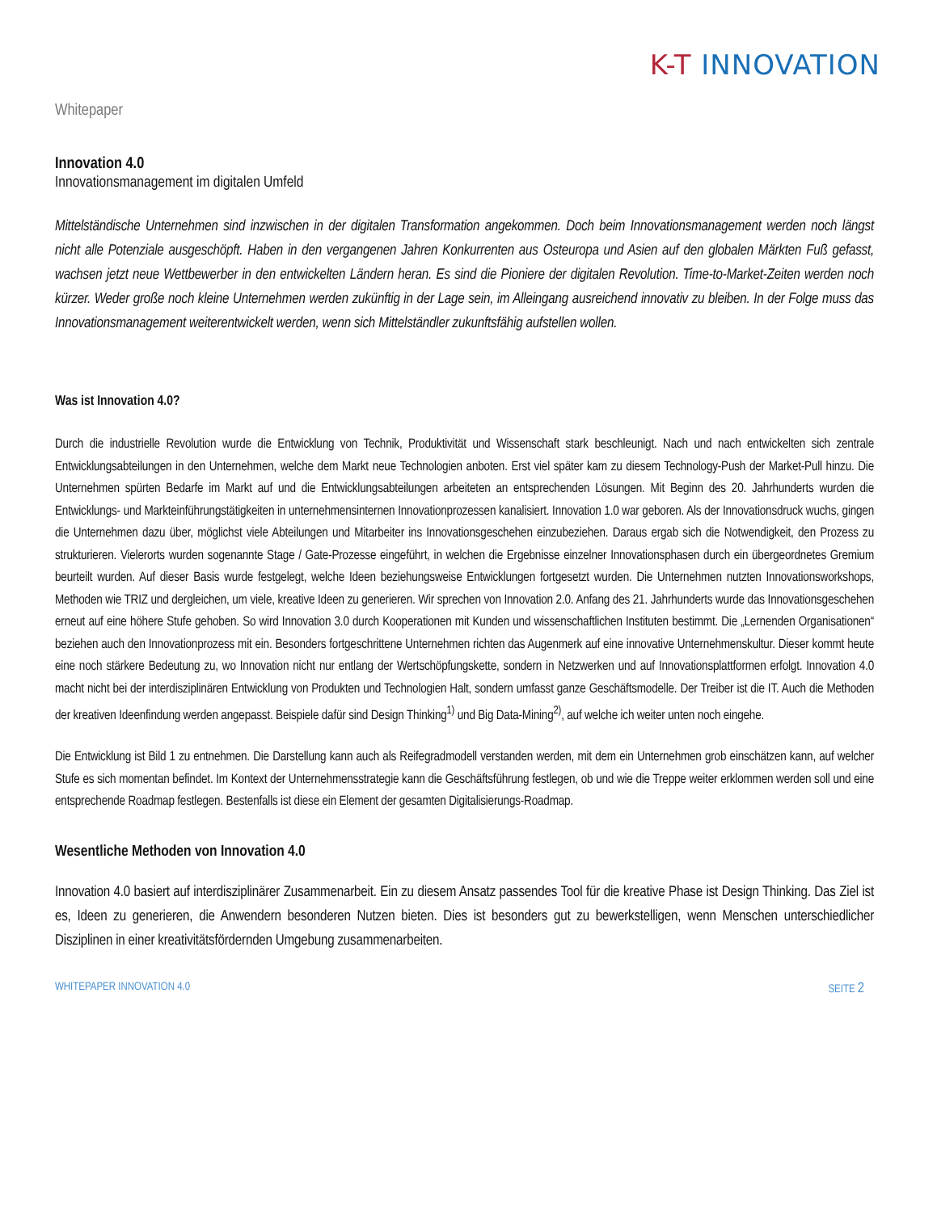K-T INNOVATION
Whitepaper
Innovation 4.0
Innovationsmanagement im digitalen Umfeld
Mittelständische Unternehmen sind inzwischen in der digitalen Transformation angekommen. Doch beim Innovationsmanagement werden noch längst nicht alle Potenziale ausgeschöpft. Haben in den vergangenen Jahren Konkurrenten aus Osteuropa und Asien auf den globalen Märkten Fuß gefasst, wachsen jetzt neue Wettbewerber in den entwickelten Ländern heran. Es sind die Pioniere der digitalen Revolution. Time-to-Market-Zeiten werden noch kürzer. Weder große noch kleine Unternehmen werden zukünftig in der Lage sein, im Alleingang ausreichend innovativ zu bleiben. In der Folge muss das Innovationsmanagement weiterentwickelt werden, wenn sich Mittelständler zukunftsfähig aufstellen wollen.
Was ist Innovation 4.0?
Durch die industrielle Revolution wurde die Entwicklung von Technik, Produktivität und Wissenschaft stark beschleunigt. Nach und nach entwickelten sich zentrale Entwicklungsabteilungen in den Unternehmen, welche dem Markt neue Technologien anboten. Erst viel später kam zu diesem Technology-Push der Market-Pull hinzu. Die Unternehmen spürten Bedarfe im Markt auf und die Entwicklungsabteilungen arbeiteten an entsprechenden Lösungen. Mit Beginn des 20. Jahrhunderts wurden die Entwicklungs- und Markteinführungstätigkeiten in unternehmensinternen Innovationprozessen kanalisiert. Innovation 1.0 war geboren. Als der Innovationsdruck wuchs, gingen die Unternehmen dazu über, möglichst viele Abteilungen und Mitarbeiter ins Innovationsgeschehen einzubeziehen. Daraus ergab sich die Notwendigkeit, den Prozess zu strukturieren. Vielerorts wurden sogenannte Stage / Gate-Prozesse eingeführt, in welchen die Ergebnisse einzelner Innovationsphasen durch ein übergeordnetes Gremium beurteilt wurden. Auf dieser Basis wurde festgelegt, welche Ideen beziehungsweise Entwicklungen fortgesetzt wurden. Die Unternehmen nutzten Innovationsworkshops, Methoden wie TRIZ und dergleichen, um viele, kreative Ideen zu generieren. Wir sprechen von Innovation 2.0. Anfang des 21. Jahrhunderts wurde das Innovationsgeschehen erneut auf eine höhere Stufe gehoben. So wird Innovation 3.0 durch Kooperationen mit Kunden und wissenschaftlichen Instituten bestimmt. Die „Lernenden Organisationen“ beziehen auch den Innovationprozess mit ein. Besonders fortgeschrittene Unternehmen richten das Augenmerk auf eine innovative Unternehmenskultur. Dieser kommt heute eine noch stärkere Bedeutung zu, wo Innovation nicht nur entlang der Wertschöpfungskette, sondern in Netzwerken und auf Innovationsplattformen erfolgt. Innovation 4.0 macht nicht bei der interdisziplinären Entwicklung von Produkten und Technologien Halt, sondern umfasst ganze Geschäftsmodelle. Der Treiber ist die IT. Auch die Methoden der kreativen Ideenfindung werden angepasst. Beispiele dafür sind Design Thinking<sup>1)</sup> und Big Data-Mining<sup>2)</sup>, auf welche ich weiter unten noch eingehe.
Die Entwicklung ist Bild 1 zu entnehmen. Die Darstellung kann auch als Reifegradmodell verstanden werden, mit dem ein Unternehmen grob einschätzen kann, auf welcher Stufe es sich momentan befindet. Im Kontext der Unternehmensstrategie kann die Geschäftsführung festlegen, ob und wie die Treppe weiter erklommen werden soll und eine entsprechende Roadmap festlegen. Bestenfalls ist diese ein Element der gesamten Digitalisierungs-Roadmap.
Wesentliche Methoden von Innovation 4.0
Innovation 4.0 basiert auf interdisziplinärer Zusammenarbeit. Ein zu diesem Ansatz passendes Tool für die kreative Phase ist Design Thinking. Das Ziel ist es, Ideen zu generieren, die Anwendern besonderen Nutzen bieten. Dies ist besonders gut zu bewerkstelligen, wenn Menschen unterschiedlicher Disziplinen in einer kreativitätsfördernden Umgebung zusammenarbeiten.
WHITEPAPER INNOVATION 4.0 SEITE 2